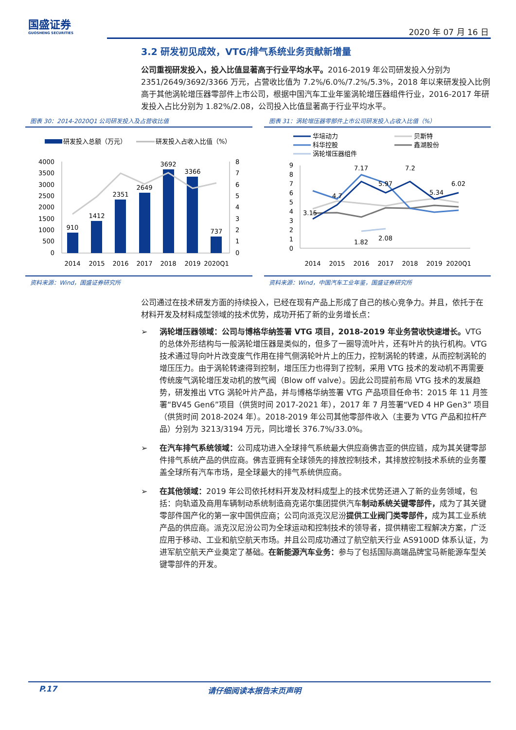国盛证券
GUOSHENG SECURITIES
2020 年 07 月 16 日
3.2 研发初见成效，VTG/排气系统业务贡献新增量
公司重视研发投入，投入比值显著高于行业平均水平。2016-2019 年公司研发投入分别为 2351/2649/3692/3366 万元，占营收比值为 7.2%/6.0%/7.2%/5.3%，2018 年以来研发投入比例高于其他涡轮增压器零部件上市公司，根据中国汽车工业年鉴涡轮增压器组件行业，2016-2017 年研发投入占比分别为 1.82%/2.08，公司投入比值显著高于行业平均水平。
图表 30：2014-2020Q1 公司研发投入及占营收比值
研发投入总额（万元）
研发投入占收入比值（%）
4000
3500
3000
2500
2000
1500
1000
500
0
910
1412
2351
2649
3692
3366
737
2014
2015
2016
2017
2018
2019
2020Q1
8
7
6
5
4
3
2
1
0
资料来源：Wind，国盛证券研究所
图表 31：涡轮增压器零部件上市公司研发投入占收入比值（%）
华培动力
贝斯特
科华控股
鑫湖股份
涡轮增压器组件
9
8
7
6
5
4
3
2
1
0
3.15
4.7
7.17
5.97
7.2
5.34
6.02
1.82
2.08
2014
2015
2016
2017
2018
2019
2020Q1
资料来源：Wind，中国汽车工业年鉴，国盛证券研究所
公司通过在技术研发方面的持续投入，已经在现有产品上形成了自己的核心竞争力。并且，依托于在材料开发及材料成型领域的技术优势，成功开拓了新的业务增长点：
➢ 涡轮增压器领域：公司与博格华纳签署 VTG 项目，2018-2019 年业务营收快速增长。VTG 的总体外形结构与一般涡轮增压器是类似的，但多了一圈导流叶片，还有叶片的执行机构。VTG 技术通过导向叶片改变废气作用在排气侧涡轮叶片上的压力，控制涡轮的转速，从而控制涡轮的增压压力。由于涡轮转速得到控制，增压压力也得到了控制，采用 VTG 技术的发动机不再需要传统废气涡轮增压发动机的放气阀（Blow off valve）。因此公司提前布局 VTG 技术的发展趋势，研发推出 VTG 涡轮叶片产品，并与博格华纳签署 VTG 产品项目任命书：2015 年 11 月签署“BV45 Gen6”项目（供货时间 2017-2021 年），2017 年 7 月签署“VED 4 HP Gen3” 项目（供货时间 2018-2024 年）。2018-2019 年公司其他零部件收入（主要为 VTG 产品和拉杆产品）分别为 3213/3194 万元，同比增长 376.7%/33.0%。
➢ 在汽车排气系统领域：公司成功进入全球排气系统最大供应商佛吉亚的供应链，成为其关键零部件排气系统产品的供应商。佛吉亚拥有全球领先的排放控制技术，其排放控制技术系统的业务覆盖全球所有汽车市场，是全球最大的排气系统供应商。
➢ 在其他领域：2019 年公司依托材料开发及材料成型上的技术优势还进入了新的业务领域，包括：向轨道及商用车辆制动系统制造商克诺尔集团提供汽车制动系统关键零部件，成为了其关键零部件国产化的第一家中国供应商；公司向派克汉尼汾提供工业阀门类零部件，成为其工业系统产品的供应商。派克汉尼汾公司为全球运动和控制技术的领导者，提供精密工程解决方案，广泛应用于移动、工业和航空航天市场。并且公司成功通过了航空航天行业 AS9100D 体系认证，为进军航空航天产业奠定了基础。在新能源汽车业务：参与了包括国际高端品牌宝马新能源车型关键零部件的开发。
P.17 请仔细阅读本报告末页声明